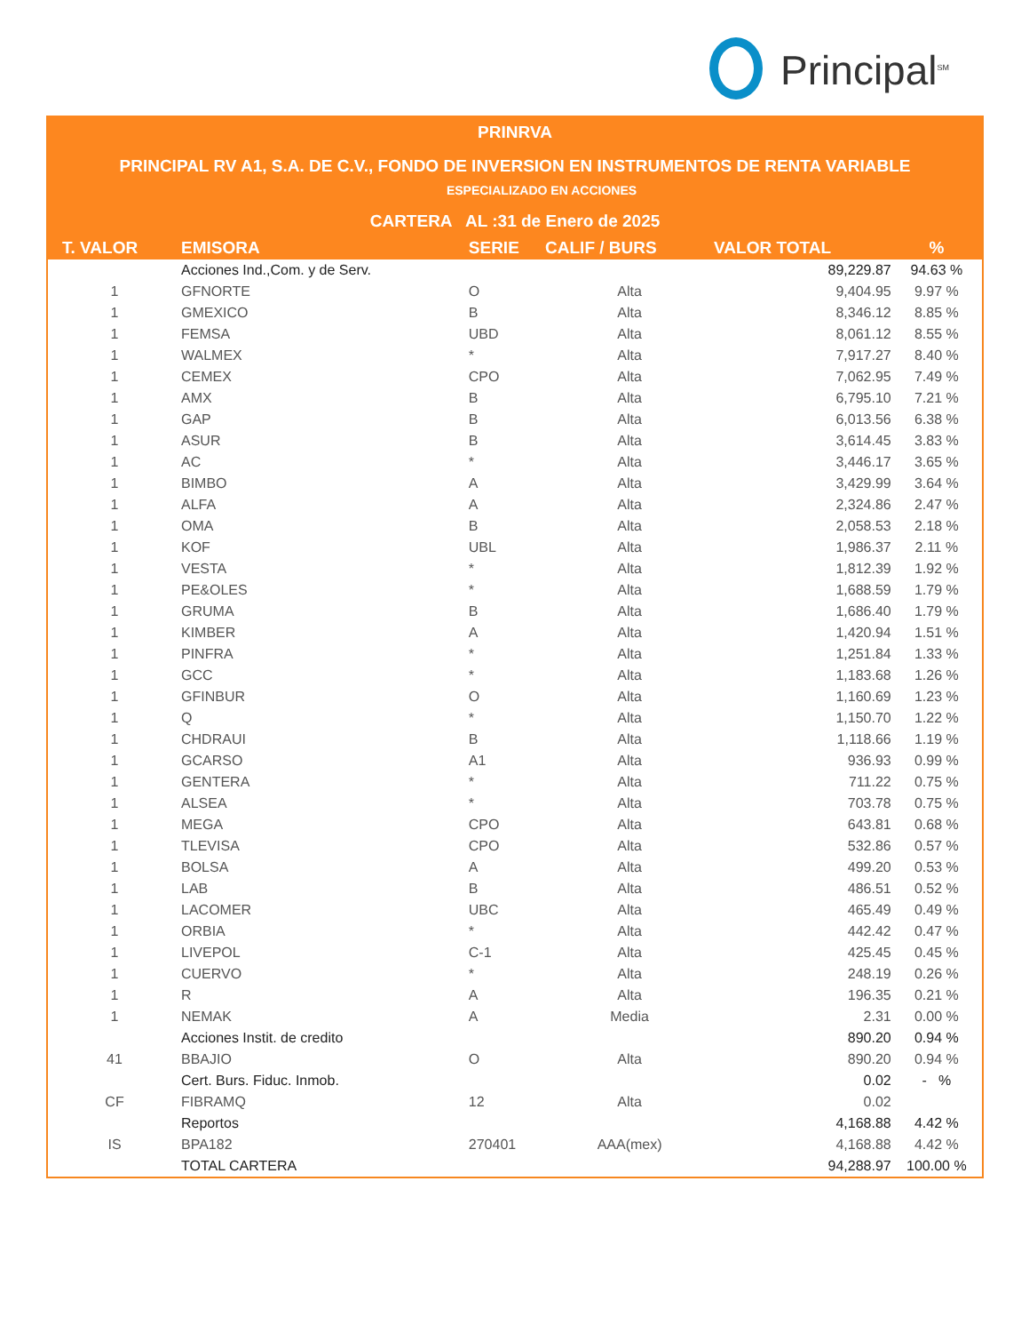Principal<sup>SM</sup>
PRINRVA
PRINCIPAL RV A1, S.A. DE C.V., FONDO DE INVERSION EN INSTRUMENTOS DE RENTA VARIABLE
ESPECIALIZADO EN ACCIONES
CARTERA AL :31 de Enero de 2025
| T. VALOR | EMISORA | SERIE | CALIF / BURS | VALOR TOTAL | % |
| --- | --- | --- | --- | --- | --- |
| | Acciones Ind.,Com. y de Serv. | | | 89,229.87 | 94.63 % |
| 1 | GFNORTE | O | Alta | 9,404.95 | 9.97 % |
| 1 | GMEXICO | B | Alta | 8,346.12 | 8.85 % |
| 1 | FEMSA | UBD | Alta | 8,061.12 | 8.55 % |
| 1 | WALMEX | * | Alta | 7,917.27 | 8.40 % |
| 1 | CEMEX | CPO | Alta | 7,062.95 | 7.49 % |
| 1 | AMX | B | Alta | 6,795.10 | 7.21 % |
| 1 | GAP | B | Alta | 6,013.56 | 6.38 % |
| 1 | ASUR | B | Alta | 3,614.45 | 3.83 % |
| 1 | AC | * | Alta | 3,446.17 | 3.65 % |
| 1 | BIMBO | A | Alta | 3,429.99 | 3.64 % |
| 1 | ALFA | A | Alta | 2,324.86 | 2.47 % |
| 1 | OMA | B | Alta | 2,058.53 | 2.18 % |
| 1 | KOF | UBL | Alta | 1,986.37 | 2.11 % |
| 1 | VESTA | * | Alta | 1,812.39 | 1.92 % |
| 1 | PE&OLES | * | Alta | 1,688.59 | 1.79 % |
| 1 | GRUMA | B | Alta | 1,686.40 | 1.79 % |
| 1 | KIMBER | A | Alta | 1,420.94 | 1.51 % |
| 1 | PINFRA | * | Alta | 1,251.84 | 1.33 % |
| 1 | GCC | * | Alta | 1,183.68 | 1.26 % |
| 1 | GFINBUR | O | Alta | 1,160.69 | 1.23 % |
| 1 | Q | * | Alta | 1,150.70 | 1.22 % |
| 1 | CHDRAUI | B | Alta | 1,118.66 | 1.19 % |
| 1 | GCARSO | A1 | Alta | 936.93 | 0.99 % |
| 1 | GENTERA | * | Alta | 711.22 | 0.75 % |
| 1 | ALSEA | * | Alta | 703.78 | 0.75 % |
| 1 | MEGA | CPO | Alta | 643.81 | 0.68 % |
| 1 | TLEVISA | CPO | Alta | 532.86 | 0.57 % |
| 1 | BOLSA | A | Alta | 499.20 | 0.53 % |
| 1 | LAB | B | Alta | 486.51 | 0.52 % |
| 1 | LACOMER | UBC | Alta | 465.49 | 0.49 % |
| 1 | ORBIA | * | Alta | 442.42 | 0.47 % |
| 1 | LIVEPOL | C-1 | Alta | 425.45 | 0.45 % |
| 1 | CUERVO | * | Alta | 248.19 | 0.26 % |
| 1 | R | A | Alta | 196.35 | 0.21 % |
| 1 | NEMAK | A | Media | 2.31 | 0.00 % |
| | Acciones Instit. de credito | | | 890.20 | 0.94 % |
| 41 | BBAJIO | O | Alta | 890.20 | 0.94 % |
| | Cert. Burs. Fiduc. Inmob. | | | 0.02 | - % |
| CF | FIBRAMQ | 12 | Alta | 0.02 | |
| | Reportos | | | 4,168.88 | 4.42 % |
| IS | BPA182 | 270401 | AAA(mex) | 4,168.88 | 4.42 % |
| | TOTAL CARTERA | | | 94,288.97 | 100.00 % |